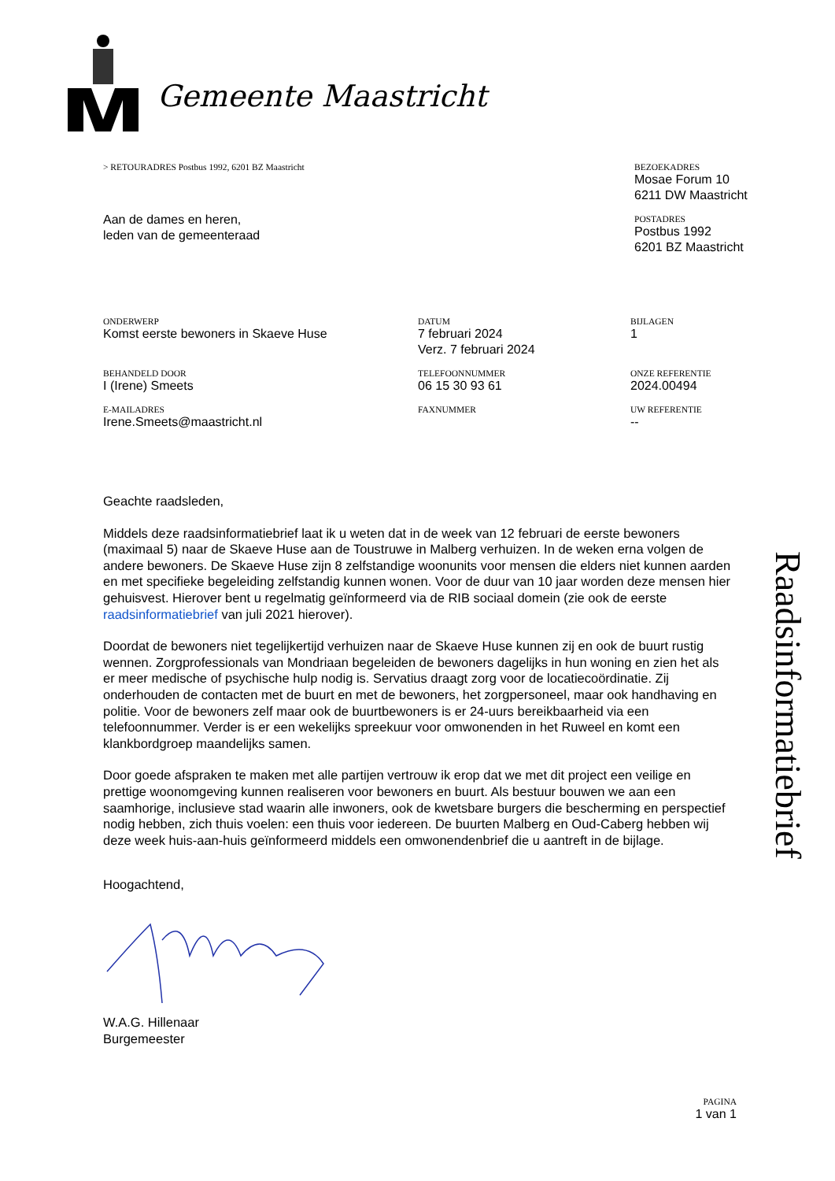Gemeente Maastricht
> RETOURADRES Postbus 1992, 6201 BZ Maastricht
BEZOEKADRES
Mosae Forum 10
6211 DW Maastricht
POSTADRES
Postbus 1992
6201 BZ Maastricht
Aan de dames en heren,
leden van de gemeenteraad
ONDERWERP
Komst eerste bewoners in Skaeve Huse
DATUM
7 februari 2024
Verz. 7 februari 2024
BIJLAGEN
1
BEHANDELD DOOR
I (Irene) Smeets
TELEFOONNUMMER
06 15 30 93 61
ONZE REFERENTIE
2024.00494
E-MAILADRES
Irene.Smeets@maastricht.nl
FAXNUMMER
UW REFERENTIE
--
Geachte raadsleden,
Middels deze raadsinformatiebrief laat ik u weten dat in de week van 12 februari de eerste bewoners (maximaal 5) naar de Skaeve Huse aan de Toustruwe in Malberg verhuizen. In de weken erna volgen de andere bewoners. De Skaeve Huse zijn 8 zelfstandige woonunits voor mensen die elders niet kunnen aarden en met specifieke begeleiding zelfstandig kunnen wonen. Voor de duur van 10 jaar worden deze mensen hier gehuisvest. Hierover bent u regelmatig geïnformeerd via de RIB sociaal domein (zie ook de eerste raadsinformatiebrief van juli 2021 hierover).
Doordat de bewoners niet tegelijkertijd verhuizen naar de Skaeve Huse kunnen zij en ook de buurt rustig wennen. Zorgprofessionals van Mondriaan begeleiden de bewoners dagelijks in hun woning en zien het als er meer medische of psychische hulp nodig is. Servatius draagt zorg voor de locatiecoördinatie. Zij onderhouden de contacten met de buurt en met de bewoners, het zorgpersoneel, maar ook handhaving en politie. Voor de bewoners zelf maar ook de buurtbewoners is er 24-uurs bereikbaarheid via een telefoonnummer. Verder is er een wekelijks spreekuur voor omwonenden in het Ruweel en komt een klankbordgroep maandelijks samen.
Door goede afspraken te maken met alle partijen vertrouw ik erop dat we met dit project een veilige en prettige woonomgeving kunnen realiseren voor bewoners en buurt. Als bestuur bouwen we aan een saamhorige, inclusieve stad waarin alle inwoners, ook de kwetsbare burgers die bescherming en perspectief nodig hebben, zich thuis voelen: een thuis voor iedereen. De buurten Malberg en Oud-Caberg hebben wij deze week huis-aan-huis geïnformeerd middels een omwonendenbrief die u aantreft in de bijlage.
Hoogachtend,
W.A.G. Hillenaar
Burgemeester
Raadsinformatiebrief
PAGINA
1 van 1